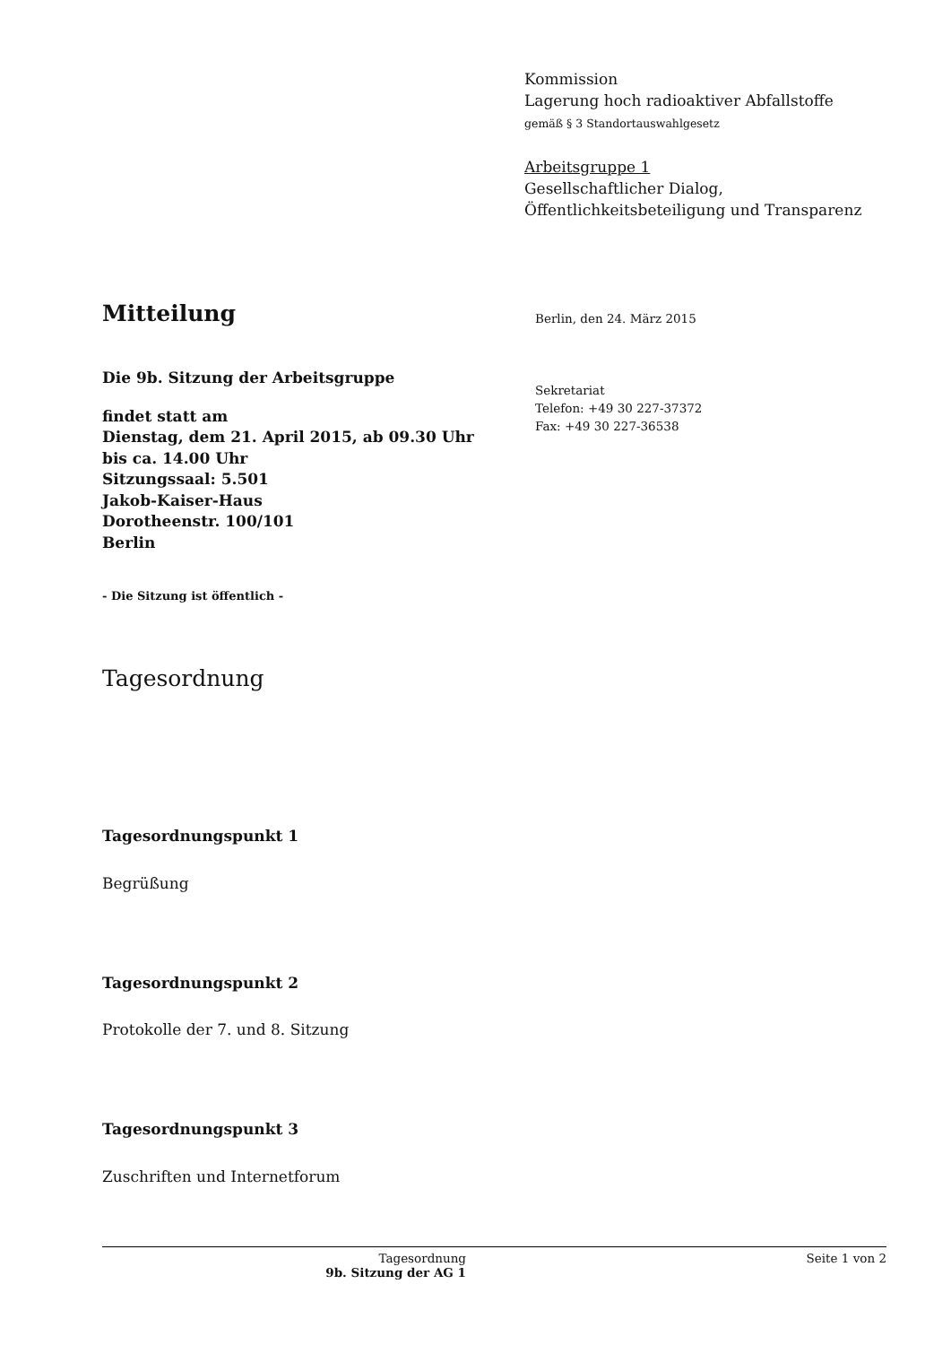Kommission
Lagerung hoch radioaktiver Abfallstoffe
gemäß § 3 Standortauswahlgesetz
Arbeitsgruppe 1
Gesellschaftlicher Dialog,
Öffentlichkeitsbeteiligung und Transparenz
Mitteilung
Die 9b. Sitzung der Arbeitsgruppe
findet statt am
Dienstag, dem 21. April 2015, ab 09.30 Uhr
bis ca. 14.00 Uhr
Sitzungssaal: 5.501
Jakob-Kaiser-Haus
Dorotheenstr. 100/101
Berlin
- Die Sitzung ist öffentlich -
Tagesordnung
Tagesordnungspunkt 1
Begrüßung
Tagesordnungspunkt 2
Protokolle der 7. und 8. Sitzung
Tagesordnungspunkt 3
Zuschriften und Internetforum
Berlin, den 24. März 2015
Sekretariat
Telefon: +49 30 227-37372
Fax: +49 30 227-36538
Tagesordnung
9b. Sitzung der AG 1
Seite 1 von 2